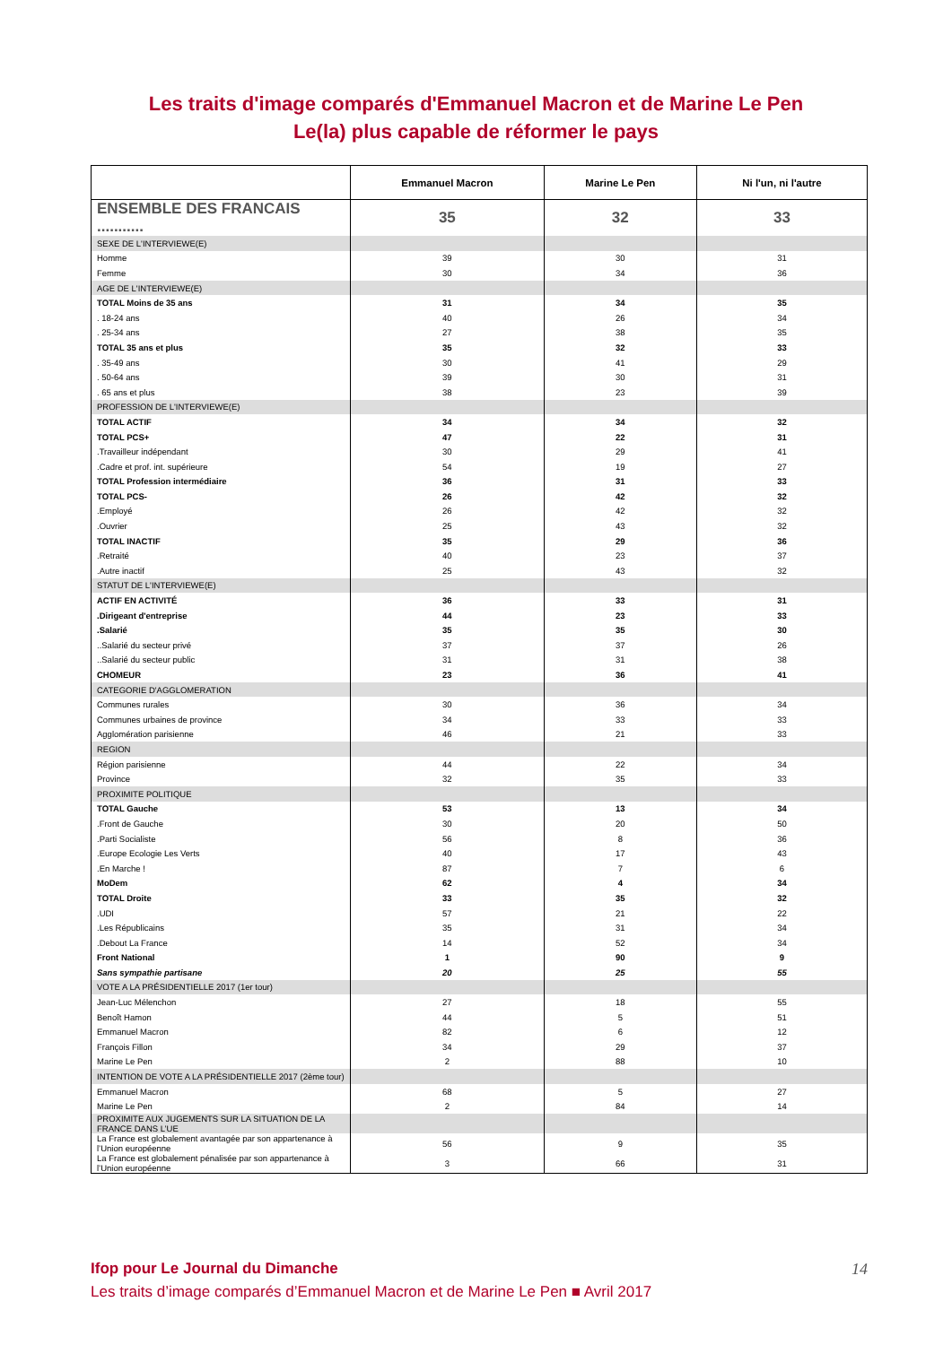Les traits d'image comparés d'Emmanuel Macron et de Marine Le Pen
Le(la) plus capable de réformer le pays
| | Emmanuel Macron | Marine Le Pen | Ni l'un, ni l'autre |
| --- | --- | --- | --- |
| ENSEMBLE DES FRANCAIS ........... | 35 | 32 | 33 |
| SEXE DE L'INTERVIEWE(E) | | | |
| Homme | 39 | 30 | 31 |
| Femme | 30 | 34 | 36 |
| AGE DE L'INTERVIEWE(E) | | | |
| TOTAL Moins de 35 ans | 31 | 34 | 35 |
| . 18-24 ans | 40 | 26 | 34 |
| . 25-34 ans | 27 | 38 | 35 |
| TOTAL 35 ans et plus | 35 | 32 | 33 |
| . 35-49 ans | 30 | 41 | 29 |
| . 50-64 ans | 39 | 30 | 31 |
| . 65 ans et plus | 38 | 23 | 39 |
| PROFESSION DE L'INTERVIEWE(E) | | | |
| TOTAL ACTIF | 34 | 34 | 32 |
| TOTAL PCS+ | 47 | 22 | 31 |
| .Travailleur indépendant | 30 | 29 | 41 |
| .Cadre et prof. int. supérieure | 54 | 19 | 27 |
| TOTAL Profession intermédiaire | 36 | 31 | 33 |
| TOTAL PCS- | 26 | 42 | 32 |
| .Employé | 26 | 42 | 32 |
| .Ouvrier | 25 | 43 | 32 |
| TOTAL INACTIF | 35 | 29 | 36 |
| .Retraité | 40 | 23 | 37 |
| .Autre inactif | 25 | 43 | 32 |
| STATUT DE L'INTERVIEWE(E) | | | |
| ACTIF EN ACTIVITÉ | 36 | 33 | 31 |
| .Dirigeant d'entreprise | 44 | 23 | 33 |
| .Salarié | 35 | 35 | 30 |
| ..Salarié du secteur privé | 37 | 37 | 26 |
| ..Salarié du secteur public | 31 | 31 | 38 |
| CHOMEUR | 23 | 36 | 41 |
| CATEGORIE D'AGGLOMERATION | | | |
| Communes rurales | 30 | 36 | 34 |
| Communes urbaines de province | 34 | 33 | 33 |
| Agglomération parisienne | 46 | 21 | 33 |
| REGION | | | |
| Région parisienne | 44 | 22 | 34 |
| Province | 32 | 35 | 33 |
| PROXIMITE POLITIQUE | | | |
| TOTAL Gauche | 53 | 13 | 34 |
| .Front de Gauche | 30 | 20 | 50 |
| .Parti Socialiste | 56 | 8 | 36 |
| .Europe Ecologie Les Verts | 40 | 17 | 43 |
| .En Marche ! | 87 | 7 | 6 |
| MoDem | 62 | 4 | 34 |
| TOTAL Droite | 33 | 35 | 32 |
| .UDI | 57 | 21 | 22 |
| .Les Républicains | 35 | 31 | 34 |
| .Debout La France | 14 | 52 | 34 |
| Front National | 1 | 90 | 9 |
| Sans sympathie partisane | 20 | 25 | 55 |
| VOTE A LA PRÉSIDENTIELLE 2017 (1er tour) | | | |
| Jean-Luc Mélenchon | 27 | 18 | 55 |
| Benoît Hamon | 44 | 5 | 51 |
| Emmanuel Macron | 82 | 6 | 12 |
| François Fillon | 34 | 29 | 37 |
| Marine Le Pen | 2 | 88 | 10 |
| INTENTION DE VOTE A LA PRÉSIDENTIELLE 2017 (2ème tour) | | | |
| Emmanuel Macron | 68 | 5 | 27 |
| Marine Le Pen | 2 | 84 | 14 |
| PROXIMITE AUX JUGEMENTS SUR LA SITUATION DE LA FRANCE DANS L’UE | | | |
| La France est globalement avantagée par son appartenance à l’Union européenne | 56 | 9 | 35 |
| La France est globalement pénalisée par son appartenance à l’Union européenne | 3 | 66 | 31 |
14
Ifop pour Le Journal du Dimanche
Les traits d’image comparés d’Emmanuel Macron et de Marine Le Pen ■ Avril 2017